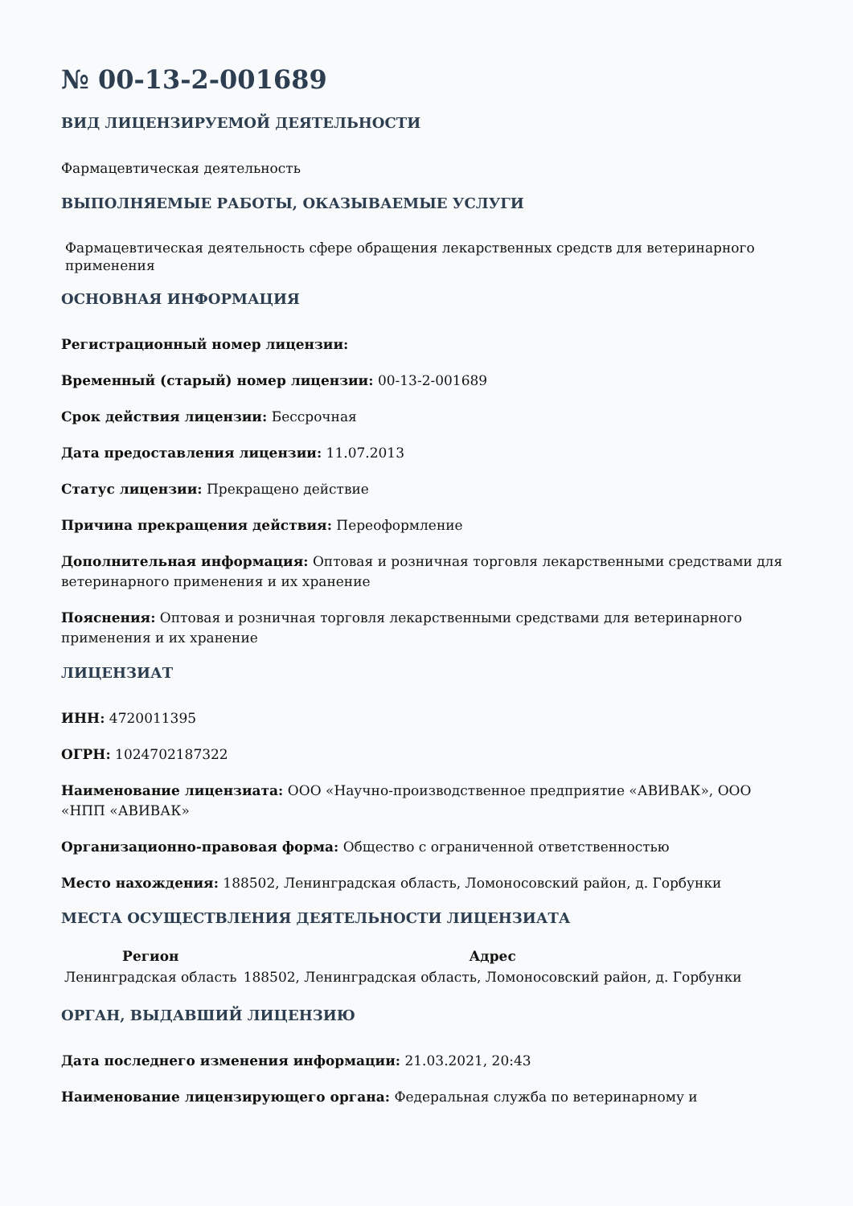№ 00-13-2-001689
ВИД ЛИЦЕНЗИРУЕМОЙ ДЕЯТЕЛЬНОСТИ
Фармацевтическая деятельность
ВЫПОЛНЯЕМЫЕ РАБОТЫ, ОКАЗЫВАЕМЫЕ УСЛУГИ
Фармацевтическая деятельность сфере обращения лекарственных средств для ветеринарного применения
ОСНОВНАЯ ИНФОРМАЦИЯ
Регистрационный номер лицензии:
Временный (старый) номер лицензии: 00-13-2-001689
Срок действия лицензии: Бессрочная
Дата предоставления лицензии: 11.07.2013
Статус лицензии: Прекращено действие
Причина прекращения действия: Переоформление
Дополнительная информация: Оптовая и розничная торговля лекарственными средствами для ветеринарного применения и их хранение
Пояснения: Оптовая и розничная торговля лекарственными средствами для ветеринарного применения и их хранение
ЛИЦЕНЗИАТ
ИНН: 4720011395
ОГРН: 1024702187322
Наименование лицензиата: ООО «Научно-производственное предприятие «АВИВАК», ООО «НПП «АВИВАК»
Организационно-правовая форма: Общество с ограниченной ответственностью
Место нахождения: 188502, Ленинградская область, Ломоносовский район, д. Горбунки
МЕСТА ОСУЩЕСТВЛЕНИЯ ДЕЯТЕЛЬНОСТИ ЛИЦЕНЗИАТА
| Регион | Адрес |
| --- | --- |
| Ленинградская область | 188502, Ленинградская область, Ломоносовский район, д. Горбунки |
ОРГАН, ВЫДАВШИЙ ЛИЦЕНЗИЮ
Дата последнего изменения информации: 21.03.2021, 20:43
Наименование лицензирующего органа: Федеральная служба по ветеринарному и